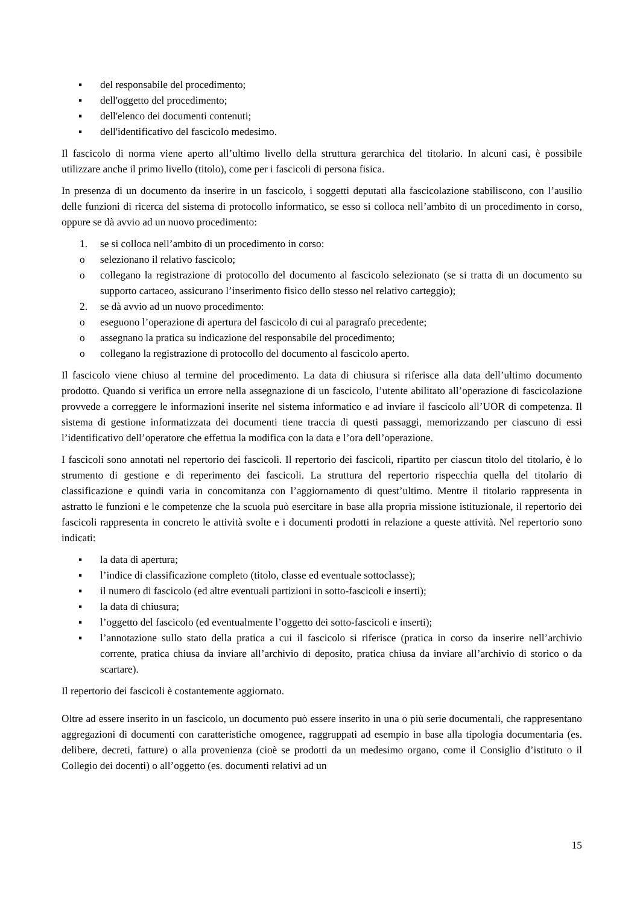▪ del responsabile del procedimento;
▪ dell'oggetto del procedimento;
▪ dell'elenco dei documenti contenuti;
▪ dell'identificativo del fascicolo medesimo.
Il fascicolo di norma viene aperto all’ultimo livello della struttura gerarchica del titolario. In alcuni casi, è possibile utilizzare anche il primo livello (titolo), come per i fascicoli di persona fisica.
In presenza di un documento da inserire in un fascicolo, i soggetti deputati alla fascicolazione stabiliscono, con l’ausilio delle funzioni di ricerca del sistema di protocollo informatico, se esso si colloca nell’ambito di un procedimento in corso, oppure se dà avvio ad un nuovo procedimento:
1. se si colloca nell’ambito di un procedimento in corso:
o selezionano il relativo fascicolo;
o collegano la registrazione di protocollo del documento al fascicolo selezionato (se si tratta di un documento su supporto cartaceo, assicurano l’inserimento fisico dello stesso nel relativo carteggio);
2. se dà avvio ad un nuovo procedimento:
o eseguono l’operazione di apertura del fascicolo di cui al paragrafo precedente;
o assegnano la pratica su indicazione del responsabile del procedimento;
o collegano la registrazione di protocollo del documento al fascicolo aperto.
Il fascicolo viene chiuso al termine del procedimento. La data di chiusura si riferisce alla data dell’ultimo documento prodotto. Quando si verifica un errore nella assegnazione di un fascicolo, l’utente abilitato all’operazione di fascicolazione provvede a correggere le informazioni inserite nel sistema informatico e ad inviare il fascicolo all’UOR di competenza. Il sistema di gestione informatizzata dei documenti tiene traccia di questi passaggi, memorizzando per ciascuno di essi l’identificativo dell’operatore che effettua la modifica con la data e l’ora dell’operazione.
I fascicoli sono annotati nel repertorio dei fascicoli. Il repertorio dei fascicoli, ripartito per ciascun titolo del titolario, è lo strumento di gestione e di reperimento dei fascicoli. La struttura del repertorio rispecchia quella del titolario di classificazione e quindi varia in concomitanza con l’aggiornamento di quest’ultimo. Mentre il titolario rappresenta in astratto le funzioni e le competenze che la scuola può esercitare in base alla propria missione istituzionale, il repertorio dei fascicoli rappresenta in concreto le attività svolte e i documenti prodotti in relazione a queste attività. Nel repertorio sono indicati:
▪ la data di apertura;
▪ l’indice di classificazione completo (titolo, classe ed eventuale sottoclasse);
▪ il numero di fascicolo (ed altre eventuali partizioni in sotto-fascicoli e inserti);
▪ la data di chiusura;
▪ l’oggetto del fascicolo (ed eventualmente l’oggetto dei sotto-fascicoli e inserti);
▪ l’annotazione sullo stato della pratica a cui il fascicolo si riferisce (pratica in corso da inserire nell’archivio corrente, pratica chiusa da inviare all’archivio di deposito, pratica chiusa da inviare all’archivio di storico o da scartare).
Il repertorio dei fascicoli è costantemente aggiornato.
Oltre ad essere inserito in un fascicolo, un documento può essere inserito in una o più serie documentali, che rappresentano aggregazioni di documenti con caratteristiche omogenee, raggruppati ad esempio in base alla tipologia documentaria (es. delibere, decreti, fatture) o alla provenienza (cioè se prodotti da un medesimo organo, come il Consiglio d’istituto o il Collegio dei docenti) o all’oggetto (es. documenti relativi ad un
15